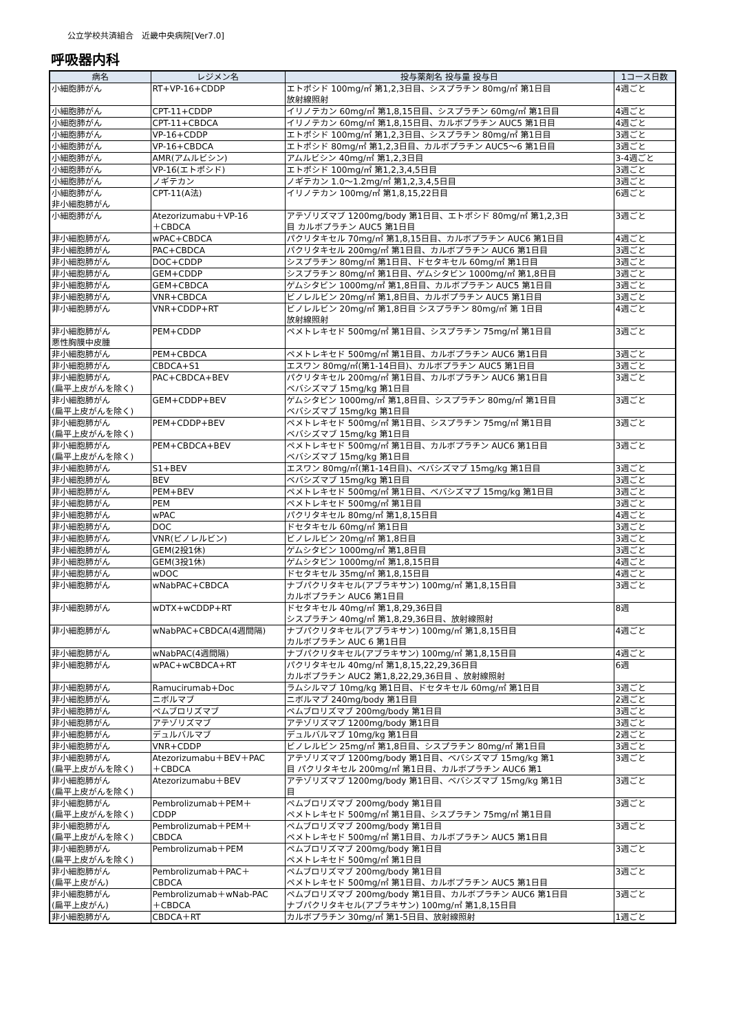公立学校共済組合　近畿中央病院[Ver7.0]
呼吸器内科
| 病名 | レジメン名 | 投与薬剤名 投与量 投与日 | 1コース日数 |
| --- | --- | --- | --- |
| 小細胞肺がん | RT+VP-16+CDDP | エトポシド 100mg/㎡ 第1,2,3日目、シスプラチン 80mg/㎡ 第1日目 放射線照射 | 4週ごと |
| 小細胞肺がん | CPT-11+CDDP | イリノテカン 60mg/㎡ 第1,8,15日目、シスプラチン 60mg/㎡ 第1日目 | 4週ごと |
| 小細胞肺がん | CPT-11+CBDCA | イリノテカン 60mg/㎡ 第1,8,15日目、カルボプラチン AUC5 第1日目 | 4週ごと |
| 小細胞肺がん | VP-16+CDDP | エトポシド 100mg/㎡ 第1,2,3日目、シスプラチン 80mg/㎡ 第1日目 | 3週ごと |
| 小細胞肺がん | VP-16+CBDCA | エトポシド 80mg/㎡ 第1,2,3日目、カルボプラチン AUC5～6 第1日目 | 3週ごと |
| 小細胞肺がん | AMR(アムルビシン) | アムルビシン 40mg/㎡ 第1,2,3日目 | 3-4週ごと |
| 小細胞肺がん | VP-16(エトポシド) | エトポシド 100mg/㎡ 第1,2,3,4,5日目 | 3週ごと |
| 小細胞肺がん | ノギテカン | ノギテカン 1.0～1.2mg/㎡ 第1,2,3,4,5日目 | 3週ごと |
| 小細胞肺がん 非小細胞肺がん | CPT-11(A法) | イリノテカン 100mg/㎡ 第1,8,15,22日目 | 6週ごと |
| 小細胞肺がん | Atezorizumabu＋VP-16 ＋CBDCA | アテゾリズマブ 1200mg/body 第1日目、エトポシド 80mg/㎡ 第1,2,3日 目 カルボプラチン AUC5 第1日目 | 3週ごと |
| 非小細胞肺がん | wPAC+CBDCA | パクリタキセル 70mg/㎡ 第1,8,15日目、カルボプラチン AUC6 第1日目 | 4週ごと |
| 非小細胞肺がん | PAC+CBDCA | パクリタキセル 200mg/㎡ 第1日目、カルボプラチン AUC6 第1日目 | 3週ごと |
| 非小細胞肺がん | DOC+CDDP | シスプラチン 80mg/㎡ 第1日目、ドセタキセル 60mg/㎡ 第1日目 | 3週ごと |
| 非小細胞肺がん | GEM+CDDP | シスプラチン 80mg/㎡ 第1日目、ゲムシタビン 1000mg/㎡ 第1,8日目 | 3週ごと |
| 非小細胞肺がん | GEM+CBDCA | ゲムシタビン 1000mg/㎡ 第1,8日目、カルボプラチン AUC5 第1日目 | 3週ごと |
| 非小細胞肺がん | VNR+CBDCA | ビノレルビン 20mg/㎡ 第1,8日目、カルボプラチン AUC5 第1日目 | 3週ごと |
| 非小細胞肺がん | VNR+CDDP+RT | ビノレルビン 20mg/㎡ 第1,8日目 シスプラチン 80mg/㎡ 第 1日目 放射線照射 | 4週ごと |
| 非小細胞肺がん 悪性胸膜中皮腫 | PEM+CDDP | ペメトレキセド 500mg/㎡ 第1日目、シスプラチン 75mg/㎡ 第1日目 | 3週ごと |
| 非小細胞肺がん | PEM+CBDCA | ペメトレキセド 500mg/㎡ 第1日目、カルボプラチン AUC6 第1日目 | 3週ごと |
| 非小細胞肺がん | CBDCA+S1 | エスワン 80mg/㎡(第1-14日目)、カルボプラチン AUC5 第1日目 | 3週ごと |
| 非小細胞肺がん (扁平上皮がんを除く) | PAC+CBDCA+BEV | パクリタキセル 200mg/㎡ 第1日目、カルボプラチン AUC6 第1日目 ベバシズマブ 15mg/kg 第1日目 | 3週ごと |
| 非小細胞肺がん (扁平上皮がんを除く) | GEM+CDDP+BEV | ゲムシタビン 1000mg/㎡ 第1,8日目、シスプラチン 80mg/㎡ 第1日目 ベバシズマブ 15mg/kg 第1日目 | 3週ごと |
| 非小細胞肺がん (扁平上皮がんを除く) | PEM+CDDP+BEV | ペメトレキセド 500mg/㎡ 第1日目、シスプラチン 75mg/㎡ 第1日目 ベバシズマブ 15mg/kg 第1日目 | 3週ごと |
| 非小細胞肺がん (扁平上皮がんを除く) | PEM+CBDCA+BEV | ペメトレキセド 500mg/㎡ 第1日目、カルボプラチン AUC6 第1日目 ベバシズマブ 15mg/kg 第1日目 | 3週ごと |
| 非小細胞肺がん | S1+BEV | エスワン 80mg/㎡(第1-14日目)、ベバシズマブ 15mg/kg 第1日目 | 3週ごと |
| 非小細胞肺がん | BEV | ベバシズマブ 15mg/kg 第1日目 | 3週ごと |
| 非小細胞肺がん | PEM+BEV | ペメトレキセド 500mg/㎡ 第1日目、ベバシズマブ 15mg/kg 第1日目 | 3週ごと |
| 非小細胞肺がん | PEM | ペメトレキセド 500mg/㎡ 第1日目 | 3週ごと |
| 非小細胞肺がん | wPAC | パクリタキセル 80mg/㎡ 第1,8,15日目 | 4週ごと |
| 非小細胞肺がん | DOC | ドセタキセル 60mg/㎡ 第1日目 | 3週ごと |
| 非小細胞肺がん | VNR(ビノレルビン) | ビノレルビン 20mg/㎡ 第1,8日目 | 3週ごと |
| 非小細胞肺がん | GEM(2投1休) | ゲムシタビン 1000mg/㎡ 第1,8日目 | 3週ごと |
| 非小細胞肺がん | GEM(3投1休) | ゲムシタビン 1000mg/㎡ 第1,8,15日目 | 4週ごと |
| 非小細胞肺がん | wDOC | ドセタキセル 35mg/㎡ 第1,8,15日目 | 4週ごと |
| 非小細胞肺がん | wNabPAC+CBDCA | ナブパクリタキセル(アブラキサン) 100mg/㎡ 第1,8,15日目 カルボプラチン AUC6 第1日目 | 3週ごと |
| 非小細胞肺がん | wDTX+wCDDP+RT | ドセタキセル 40mg/㎡ 第1,8,29,36日目 シスプラチン 40mg/㎡ 第1,8,29,36日目、放射線照射 | 8週 |
| 非小細胞肺がん | wNabPAC+CBDCA(4週間隔) | ナブパクリタキセル(アブラキサン) 100mg/㎡ 第1,8,15日目 カルボプラチン AUC 6 第1日目 | 4週ごと |
| 非小細胞肺がん | wNabPAC(4週間隔) | ナブパクリタキセル(アブラキサン) 100mg/㎡ 第1,8,15日目 | 4週ごと |
| 非小細胞肺がん | wPAC+wCBDCA+RT | パクリタキセル 40mg/㎡ 第1,8,15,22,29,36日目 カルボプラチン AUC2 第1,8,22,29,36日目 、放射線照射 | 6週 |
| 非小細胞肺がん | Ramucirumab+Doc | ラムシルマブ 10mg/kg 第1日目、ドセタキセル 60mg/㎡ 第1日目 | 3週ごと |
| 非小細胞肺がん | ニボルマブ | ニボルマブ 240mg/body 第1日目 | 2週ごと |
| 非小細胞肺がん | ペムブロリズマブ | ペムブロリズマブ 200mg/body 第1日目 | 3週ごと |
| 非小細胞肺がん | アテゾリズマブ | アテゾリズマブ 1200mg/body 第1日目 | 3週ごと |
| 非小細胞肺がん | デュルバルマブ | デュルバルマブ 10mg/kg 第1日目 | 2週ごと |
| 非小細胞肺がん | VNR+CDDP | ビノレルビン 25mg/㎡ 第1,8日目、シスプラチン 80mg/㎡ 第1日目 | 3週ごと |
| 非小細胞肺がん (扁平上皮がんを除く) | Atezorizumabu＋BEV＋PAC ＋CBDCA | アテゾリズマブ 1200mg/body 第1日目、ベバシズマブ 15mg/kg 第1 目 パクリタキセル 200mg/㎡ 第1日目、カルボプラチン AUC6 第1 | 3週ごと |
| 非小細胞肺がん (扁平上皮がんを除く) | Atezorizumabu＋BEV | アテゾリズマブ 1200mg/body 第1日目、ベバシズマブ 15mg/kg 第1日 目 | 3週ごと |
| 非小細胞肺がん (扁平上皮がんを除く) | Pembrolizumab＋PEM＋ CDDP | ペムブロリズマブ 200mg/body 第1日目 ペメトレキセド 500mg/㎡ 第1日目、シスプラチン 75mg/㎡ 第1日目 | 3週ごと |
| 非小細胞肺がん (扁平上皮がんを除く) | Pembrolizumab＋PEM＋ CBDCA | ペムブロリズマブ 200mg/body 第1日目 ペメトレキセド 500mg/㎡ 第1日目、カルボプラチン AUC5 第1日目 | 3週ごと |
| 非小細胞肺がん (扁平上皮がんを除く) | Pembrolizumab＋PEM | ペムブロリズマブ 200mg/body 第1日目 ペメトレキセド 500mg/㎡ 第1日目 | 3週ごと |
| 非小細胞肺がん (扁平上皮がん) | Pembrolizumab＋PAC＋ CBDCA | ペムブロリズマブ 200mg/body 第1日目 ペメトレキセド 500mg/㎡ 第1日目、カルボプラチン AUC5 第1日目 | 3週ごと |
| 非小細胞肺がん (扁平上皮がん) | Pembrolizumab＋wNab-PAC ＋CBDCA | ペムブロリズマブ 200mg/body 第1日目、カルボプラチン AUC6 第1日目 ナブパクリタキセル(アブラキサン) 100mg/㎡ 第1,8,15日目 | 3週ごと |
| 非小細胞肺がん | CBDCA＋RT | カルボプラチン 30mg/㎡ 第1-5日目、放射線照射 | 1週ごと |